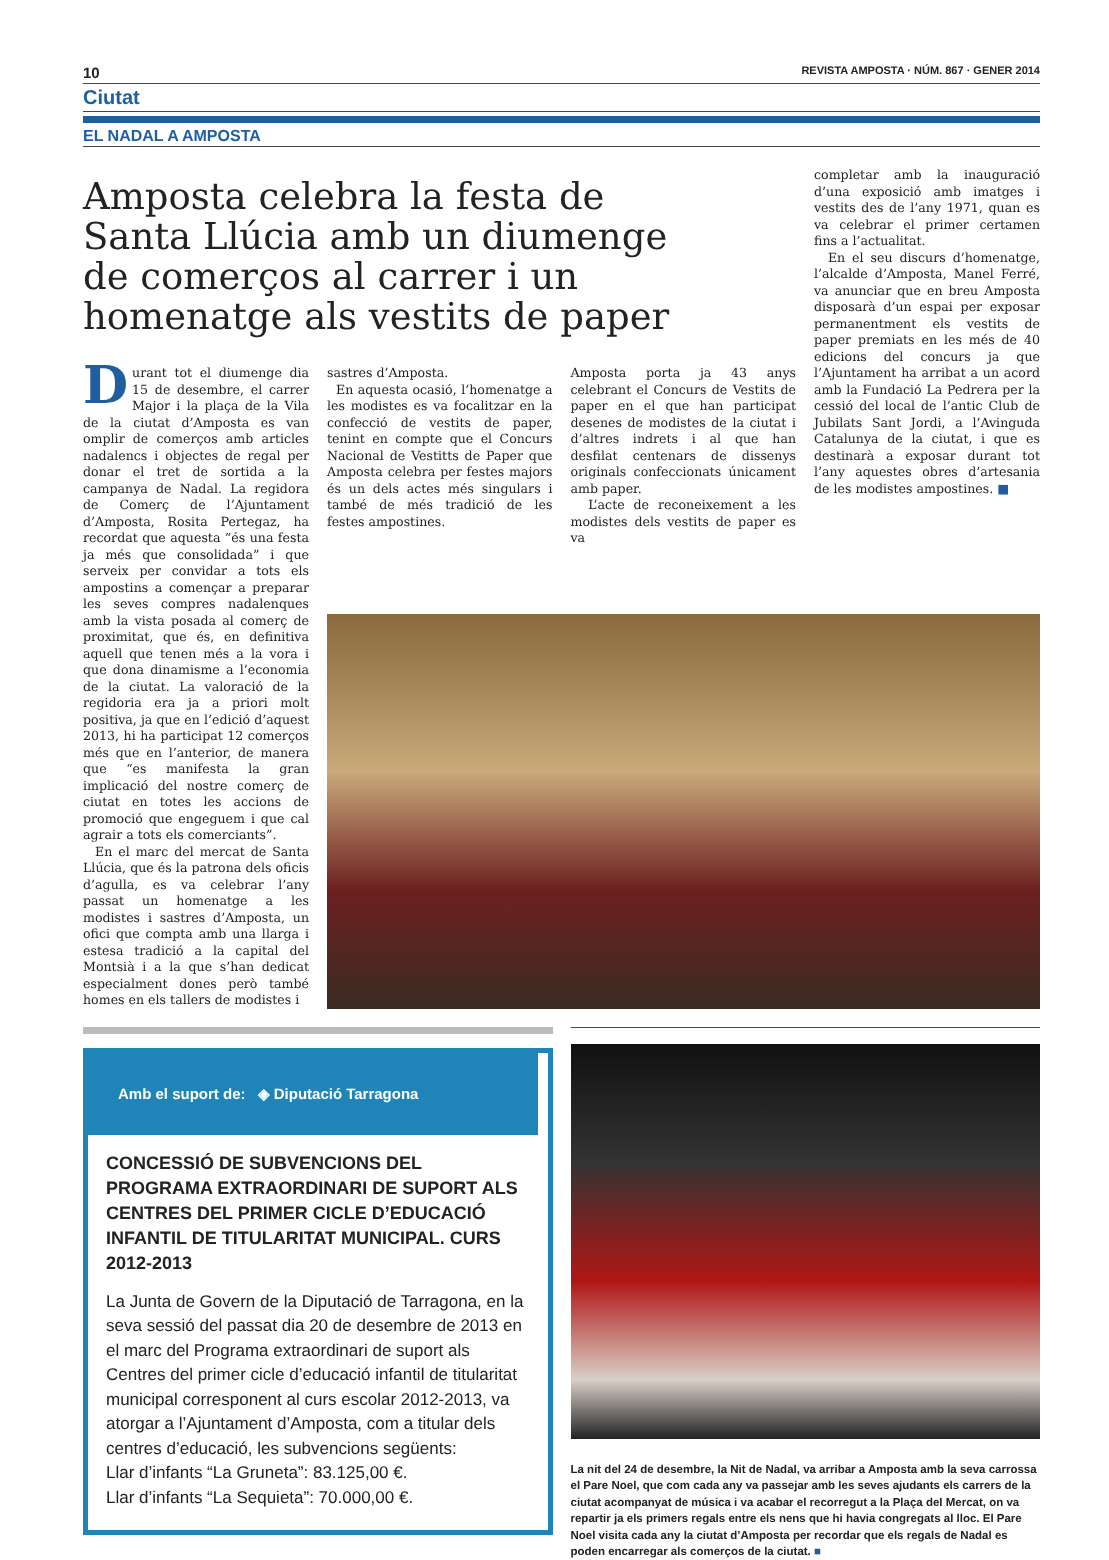10 REVISTA AMPOSTA · NÚM. 867 · GENER 2014
Ciutat
EL NADAL A AMPOSTA
Amposta celebra la festa de Santa Llúcia amb un diumenge de comerços al carrer i un homenatge als vestits de paper
Durant tot el diumenge dia 15 de desembre, el carrer Major i la plaça de la Vila de la ciutat d’Amposta es van omplir de comerços amb articles nadalencs i objectes de regal per donar el tret de sortida a la campanya de Nadal. La regidora de Comerç de l’Ajuntament d’Amposta, Rosita Pertegaz, ha recordat que aquesta “és una festa ja més que consolidada” i que serveix per convidar a tots els ampostins a començar a preparar les seves compres nadalenques amb la vista posada al comerç de proximitat, que és, en definitiva aquell que tenen més a la vora i que dona dinamisme a l’economia de la ciutat. La valoració de la regidoria era ja a priori molt positiva, ja que en l’edició d’aquest 2013, hi ha participat 12 comerços més que en l’anterior, de manera que “es manifesta la gran implicació del nostre comerç de ciutat en totes les accions de promoció que engeguem i que cal agrair a tots els comerciants”.
En el marc del mercat de Santa Llúcia, que és la patrona dels oficis d’agulla, es va celebrar l’any passat un homenatge a les modistes i sastres d’Amposta, un ofici que compta amb una llarga i estesa tradició a la capital del Montsià i a la que s’han dedicat especialment dones però també homes en els tallers de modistes i
sastres d’Amposta.
En aquesta ocasió, l’homenatge a les modistes es va focalitzar en la confecció de vestits de paper, tenint en compte que el Concurs Nacional de Vestitts de Paper que Amposta celebra per festes majors és un dels actes més singulars i també de més tradició de les festes ampostines.
Amposta porta ja 43 anys celebrant el Concurs de Vestits de paper en el que han participat desenes de modistes de la ciutat i d’altres indrets i al que han desfilat centenars de dissenys originals confeccionats únicament amb paper.
L’acte de reconeixement a les modistes dels vestits de paper es va
completar amb la inauguració d’una exposició amb imatges i vestits des de l’any 1971, quan es va celebrar el primer certamen fins a l’actualitat.
En el seu discurs d’homenatge, l’alcalde d’Amposta, Manel Ferré, va anunciar que en breu Amposta disposarà d’un espai per exposar permanentment els vestits de paper premiats en les més de 40 edicions del concurs ja que l’Ajuntament ha arribat a un acord amb la Fundació La Pedrera per la cessió del local de l’antic Club de Jubilats Sant Jordi, a l’Avinguda Catalunya de la ciutat, i que es destinarà a exposar durant tot l’any aquestes obres d’artesania de les modistes ampostines. ■
Amb el suport de: ◈ Diputació Tarragona
CONCESSIÓ DE SUBVENCIONS DEL PROGRAMA EXTRAORDINARI DE SUPORT ALS CENTRES DEL PRIMER CICLE D’EDUCACIÓ INFANTIL DE TITULARITAT MUNICIPAL. CURS 2012-2013
La Junta de Govern de la Diputació de Tarragona, en la seva sessió del passat dia 20 de desembre de 2013 en el marc del Programa extraordinari de suport als Centres del primer cicle d’educació infantil de titularitat municipal corresponent al curs escolar 2012-2013, va atorgar a l’Ajuntament d’Amposta, com a titular dels centres d’educació, les subvencions següents:
Llar d’infants “La Gruneta”: 83.125,00 €.
Llar d’infants “La Sequieta”: 70.000,00 €.
La nit del 24 de desembre, la Nit de Nadal, va arribar a Amposta amb la seva carrossa el Pare Noel, que com cada any va passejar amb les seves ajudants els carrers de la ciutat acompanyat de música i va acabar el recorregut a la Plaça del Mercat, on va repartir ja els primers regals entre els nens que hi havia congregats al lloc. El Pare Noel visita cada any la ciutat d’Amposta per recordar que els regals de Nadal es poden encarregar als comerços de la ciutat. ■